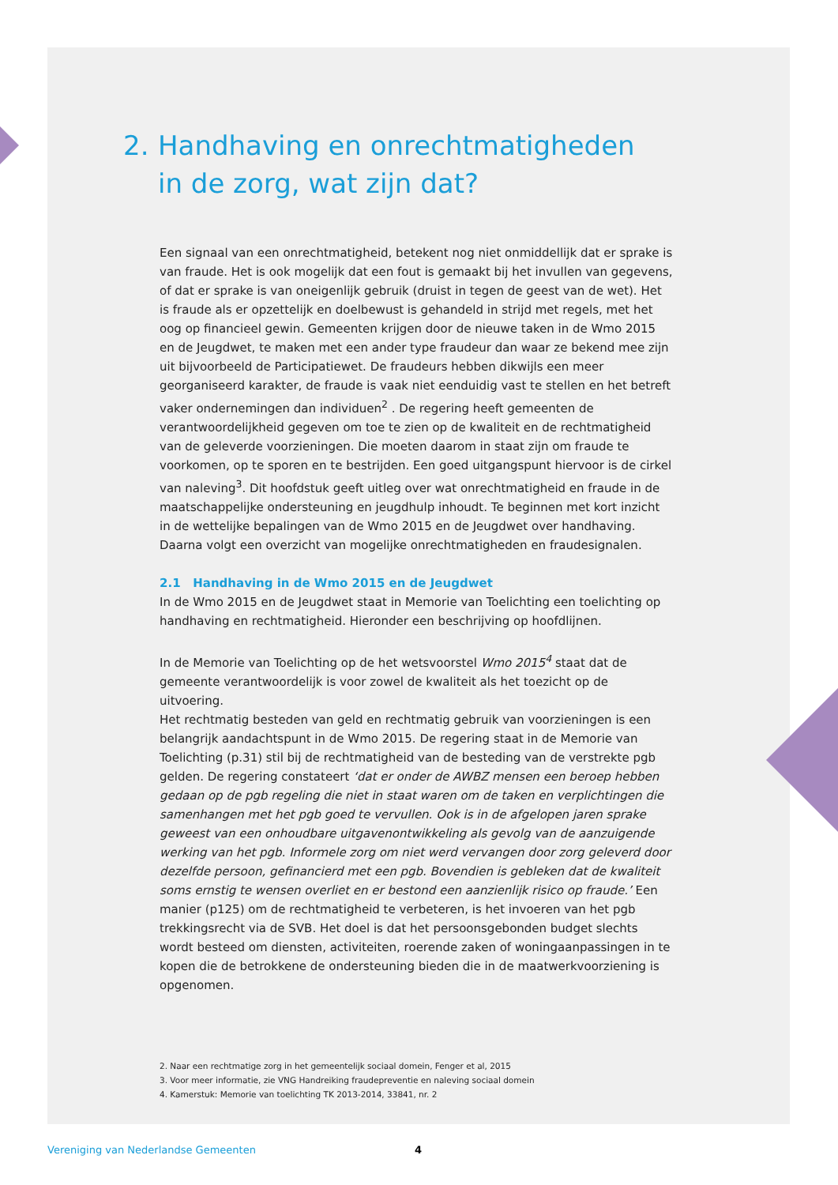2. Handhaving en onrechtmatigheden
in de zorg, wat zijn dat?
Een signaal van een onrechtmatigheid, betekent nog niet onmiddellijk dat er sprake is van fraude. Het is ook mogelijk dat een fout is gemaakt bij het invullen van gegevens, of dat er sprake is van oneigenlijk gebruik (druist in tegen de geest van de wet). Het is fraude als er opzettelijk en doelbewust is gehandeld in strijd met regels, met het oog op financieel gewin. Gemeenten krijgen door de nieuwe taken in de Wmo 2015 en de Jeugdwet, te maken met een ander type fraudeur dan waar ze bekend mee zijn uit bijvoorbeeld de Participatiewet. De fraudeurs hebben dikwijls een meer georganiseerd karakter, de fraude is vaak niet eenduidig vast te stellen en het betreft vaker ondernemingen dan individuen<sup>2</sup> . De regering heeft gemeenten de verantwoordelijkheid gegeven om toe te zien op de kwaliteit en de rechtmatigheid van de geleverde voorzieningen. Die moeten daarom in staat zijn om fraude te voorkomen, op te sporen en te bestrijden. Een goed uitgangspunt hiervoor is de cirkel van naleving<sup>3</sup>. Dit hoofdstuk geeft uitleg over wat onrechtmatigheid en fraude in de maatschappelijke ondersteuning en jeugdhulp inhoudt. Te beginnen met kort inzicht in de wettelijke bepalingen van de Wmo 2015 en de Jeugdwet over handhaving. Daarna volgt een overzicht van mogelijke onrechtmatigheden en fraudesignalen.
2.1 Handhaving in de Wmo 2015 en de Jeugdwet
In de Wmo 2015 en de Jeugdwet staat in Memorie van Toelichting een toelichting op handhaving en rechtmatigheid. Hieronder een beschrijving op hoofdlijnen.
In de Memorie van Toelichting op de het wetsvoorstel Wmo 2015<sup>4</sup> staat dat de gemeente verantwoordelijk is voor zowel de kwaliteit als het toezicht op de uitvoering.
Het rechtmatig besteden van geld en rechtmatig gebruik van voorzieningen is een belangrijk aandachtspunt in de Wmo 2015. De regering staat in de Memorie van Toelichting (p.31) stil bij de rechtmatigheid van de besteding van de verstrekte pgb gelden. De regering constateert ‘dat er onder de AWBZ mensen een beroep hebben gedaan op de pgb regeling die niet in staat waren om de taken en verplichtingen die samenhangen met het pgb goed te vervullen. Ook is in de afgelopen jaren sprake geweest van een onhoudbare uitgavenontwikkeling als gevolg van de aanzuigende werking van het pgb. Informele zorg om niet werd vervangen door zorg geleverd door dezelfde persoon, gefinancierd met een pgb. Bovendien is gebleken dat de kwaliteit soms ernstig te wensen overliet en er bestond een aanzienlijk risico op fraude.’ Een manier (p125) om de rechtmatigheid te verbeteren, is het invoeren van het pgb trekkingsrecht via de SVB. Het doel is dat het persoonsgebonden budget slechts wordt besteed om diensten, activiteiten, roerende zaken of woningaanpassingen in te kopen die de betrokkene de ondersteuning bieden die in de maatwerkvoorziening is opgenomen.
2. Naar een rechtmatige zorg in het gemeentelijk sociaal domein, Fenger et al, 2015
3. Voor meer informatie, zie VNG Handreiking fraudepreventie en naleving sociaal domein
4. Kamerstuk: Memorie van toelichting TK 2013-2014, 33841, nr. 2
Vereniging van Nederlandse Gemeenten 4